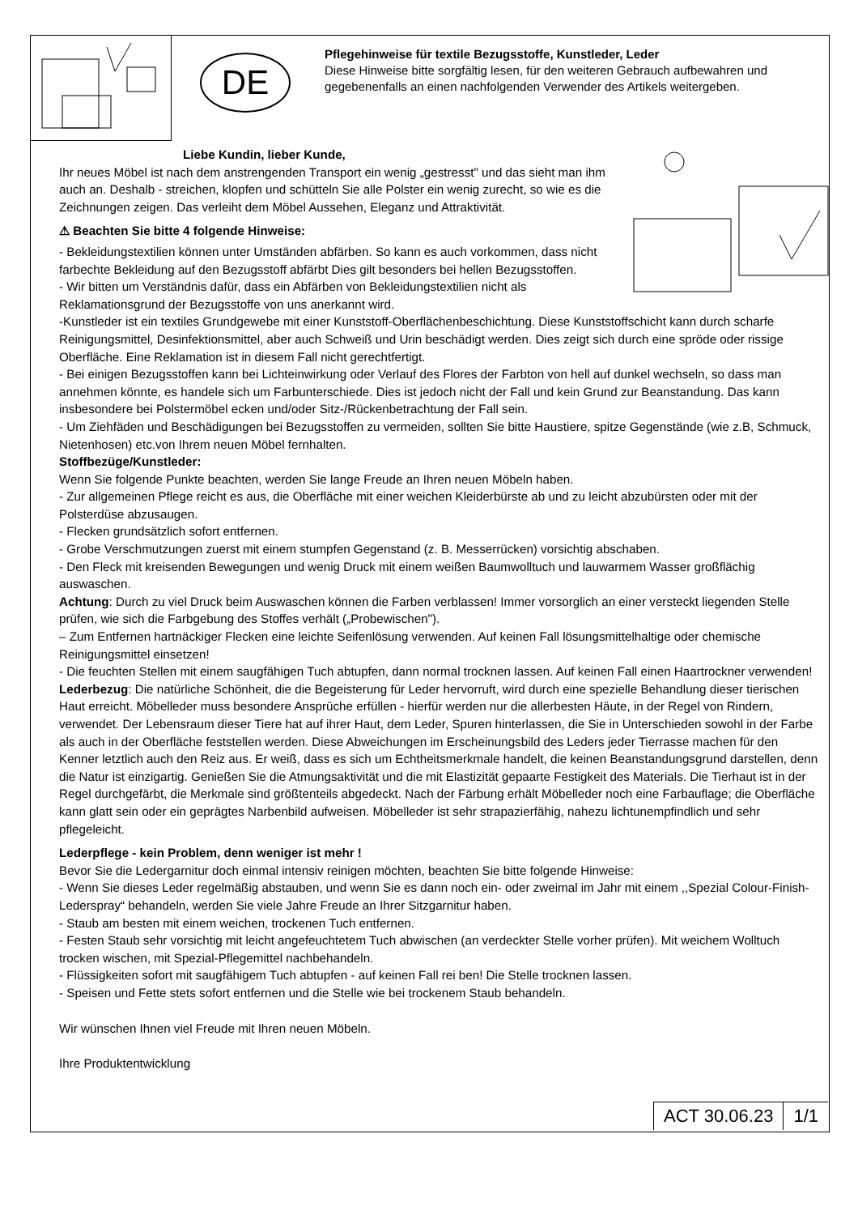DE
Pflegehinweise für textile Bezugsstoffe, Kunstleder, Leder
Diese Hinweise bitte sorgfältig lesen, für den weiteren Gebrauch aufbewahren und gegebenenfalls an einen nachfolgenden Verwender des Artikels weitergeben.
Liebe Kundin, lieber Kunde,
Ihr neues Möbel ist nach dem anstrengenden Transport ein wenig „gestresst" und das sieht man ihm auch an. Deshalb - streichen, klopfen und schütteln Sie alle Polster ein wenig zurecht, so wie es die Zeichnungen zeigen. Das verleiht dem Möbel Aussehen, Eleganz und Attraktivität.
⚠ Beachten Sie bitte 4 folgende Hinweise:
- Bekleidungstextilien können unter Umständen abfärben. So kann es auch vorkommen, dass nicht farbechte Bekleidung auf den Bezugsstoff abfärbt Dies gilt besonders bei hellen Bezugsstoffen.
- Wir bitten um Verständnis dafür, dass ein Abfärben von Bekleidungstextilien nicht als Reklamationsgrund der Bezugsstoffe von uns anerkannt wird.
-Kunstleder ist ein textiles Grundgewebe mit einer Kunststoff-Oberflächenbeschichtung. Diese Kunststoffschicht kann durch scharfe Reinigungsmittel, Desinfektionsmittel, aber auch Schweiß und Urin beschädigt werden. Dies zeigt sich durch eine spröde oder rissige Oberfläche. Eine Reklamation ist in diesem Fall nicht gerechtfertigt.
- Bei einigen Bezugsstoffen kann bei Lichteinwirkung oder Verlauf des Flores der Farbton von hell auf dunkel wechseln, so dass man annehmen könnte, es handele sich um Farbunterschiede. Dies ist jedoch nicht der Fall und kein Grund zur Beanstandung. Das kann insbesondere bei Polstermöbel ecken und/oder Sitz-/Rückenbetrachtung der Fall sein.
- Um Ziehfäden und Beschädigungen bei Bezugsstoffen zu vermeiden, sollten Sie bitte Haustiere, spitze Gegenstände (wie z.B, Schmuck, Nietenhosen) etc.von Ihrem neuen Möbel fernhalten.
Stoffbezüge/Kunstleder:
Wenn Sie folgende Punkte beachten, werden Sie lange Freude an Ihren neuen Möbeln haben.
- Zur allgemeinen Pflege reicht es aus, die Oberfläche mit einer weichen Kleiderbürste ab und zu leicht abzubürsten oder mit der Polsterdüse abzusaugen.
- Flecken grundsätzlich sofort entfernen.
- Grobe Verschmutzungen zuerst mit einem stumpfen Gegenstand (z. B. Messerrücken) vorsichtig abschaben.
- Den Fleck mit kreisenden Bewegungen und wenig Druck mit einem weißen Baumwolltuch und lauwarmem Wasser großflächig auswaschen.
Achtung: Durch zu viel Druck beim Auswaschen können die Farben verblassen! Immer vorsorglich an einer versteckt liegenden Stelle prüfen, wie sich die Farbgebung des Stoffes verhält („Probewischen").
– Zum Entfernen hartnäckiger Flecken eine leichte Seifenlösung verwenden. Auf keinen Fall lösungsmittelhaltige oder chemische Reinigungsmittel einsetzen!
- Die feuchten Stellen mit einem saugfähigen Tuch abtupfen, dann normal trocknen lassen. Auf keinen Fall einen Haartrockner verwenden!
Lederbezug: Die natürliche Schönheit, die die Begeisterung für Leder hervorruft, wird durch eine spezielle Behandlung dieser tierischen Haut erreicht. Möbelleder muss besondere Ansprüche erfüllen - hierfür werden nur die allerbesten Häute, in der Regel von Rindern, verwendet. Der Lebensraum dieser Tiere hat auf ihrer Haut, dem Leder, Spuren hinterlassen, die Sie in Unterschieden sowohl in der Farbe als auch in der Oberfläche feststellen werden. Diese Abweichungen im Erscheinungsbild des Leders jeder Tierrasse machen für den Kenner letztlich auch den Reiz aus. Er weiß, dass es sich um Echtheitsmerkmale handelt, die keinen Beanstandungsgrund darstellen, denn die Natur ist einzigartig. Genießen Sie die Atmungsaktivität und die mit Elastizität gepaarte Festigkeit des Materials. Die Tierhaut ist in der Regel durchgefärbt, die Merkmale sind größtenteils abgedeckt. Nach der Färbung erhält Möbelleder noch eine Farbauflage; die Oberfläche kann glatt sein oder ein geprägtes Narbenbild aufweisen. Möbelleder ist sehr strapazierfähig, nahezu lichtunempfindlich und sehr pflegeleicht.
Lederpflege - kein Problem, denn weniger ist mehr !
Bevor Sie die Ledergarnitur doch einmal intensiv reinigen möchten, beachten Sie bitte folgende Hinweise:
- Wenn Sie dieses Leder regelmäßig abstauben, und wenn Sie es dann noch ein- oder zweimal im Jahr mit einem ,,Spezial Colour-Finish- Lederspray“ behandeln, werden Sie viele Jahre Freude an Ihrer Sitzgarnitur haben.
- Staub am besten mit einem weichen, trockenen Tuch entfernen.
- Festen Staub sehr vorsichtig mit leicht angefeuchtetem Tuch abwischen (an verdeckter Stelle vorher prüfen). Mit weichem Wolltuch trocken wischen, mit Spezial-Pflegemittel nachbehandeln.
- Flüssigkeiten sofort mit saugfähigem Tuch abtupfen - auf keinen Fall rei ben! Die Stelle trocknen lassen.
- Speisen und Fette stets sofort entfernen und die Stelle wie bei trockenem Staub behandeln.
Wir wünschen Ihnen viel Freude mit Ihren neuen Möbeln.
Ihre Produktentwicklung
ACT 30.06.23 1/1